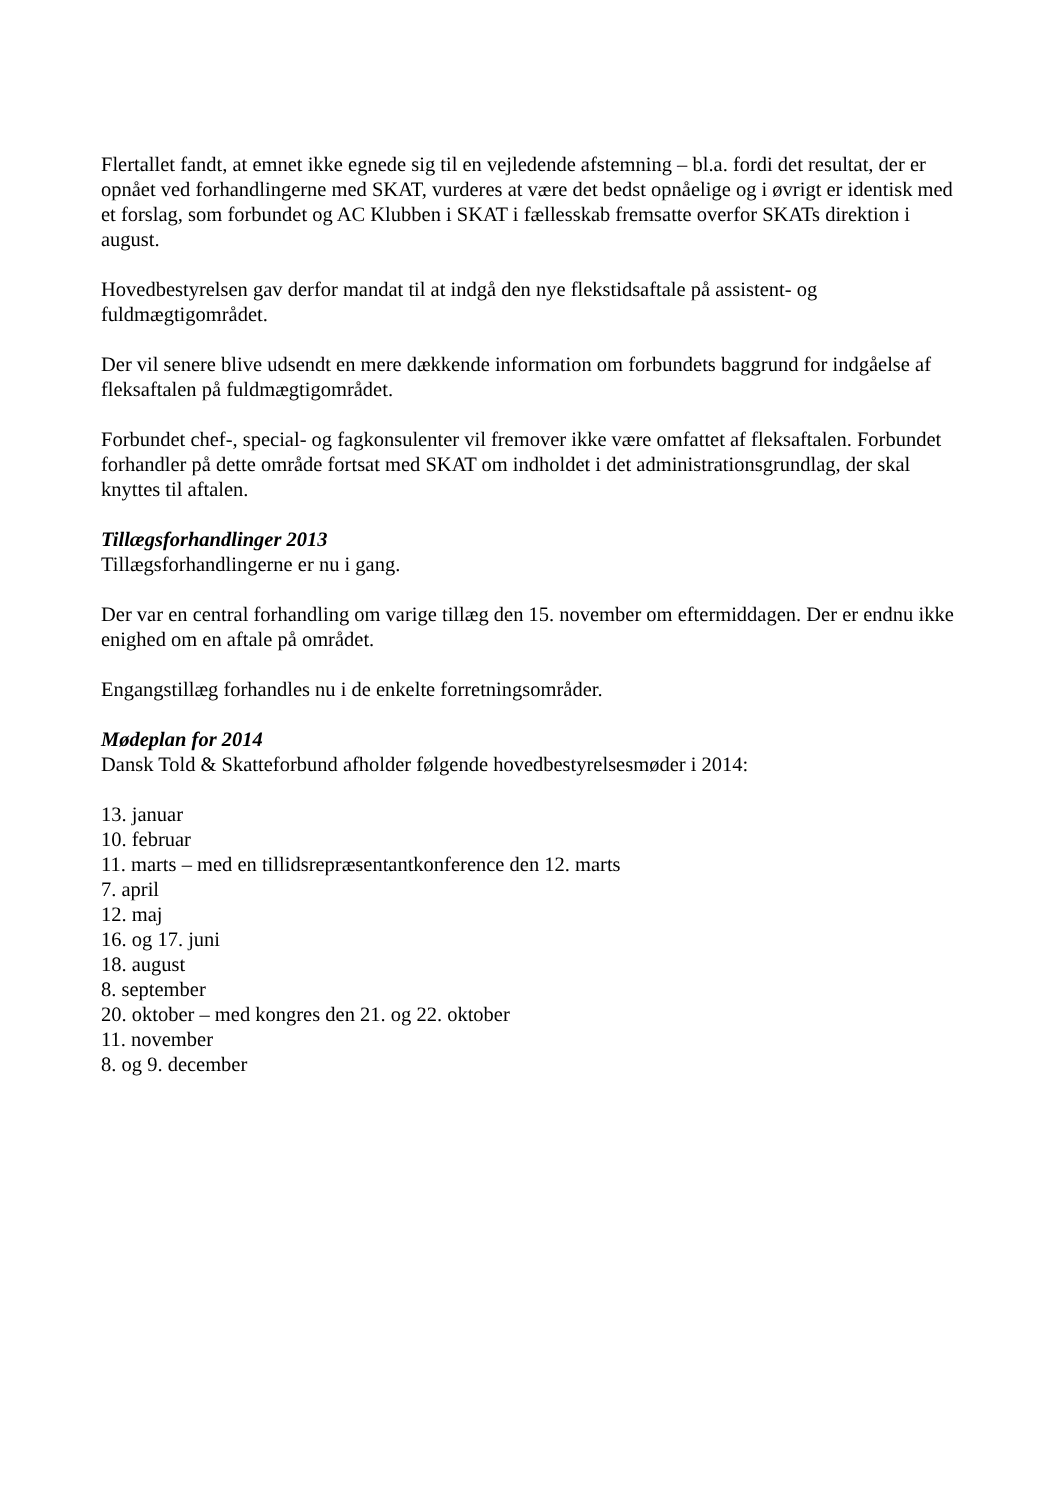Flertallet fandt, at emnet ikke egnede sig til en vejledende afstemning – bl.a. fordi det resultat, der er opnået ved forhandlingerne med SKAT, vurderes at være det bedst opnåelige og i øvrigt er identisk med et forslag, som forbundet og AC Klubben i SKAT i fællesskab fremsatte overfor SKATs direktion i august.
Hovedbestyrelsen gav derfor mandat til at indgå den nye flekstidsaftale på assistent- og fuldmægtigområdet.
Der vil senere blive udsendt en mere dækkende information om forbundets baggrund for indgåelse af fleksaftalen på fuldmægtigområdet.
Forbundet chef-, special- og fagkonsulenter vil fremover ikke være omfattet af fleksaftalen. Forbundet forhandler på dette område fortsat med SKAT om indholdet i det administrationsgrundlag, der skal knyttes til aftalen.
Tillægsforhandlinger 2013
Tillægsforhandlingerne er nu i gang.
Der var en central forhandling om varige tillæg den 15. november om eftermiddagen. Der er endnu ikke enighed om en aftale på området.
Engangstillæg forhandles nu i de enkelte forretningsområder.
Mødeplan for 2014
Dansk Told & Skatteforbund afholder følgende hovedbestyrelsesmøder i 2014:
13. januar
10. februar
11. marts – med en tillidsrepræsentantkonference den 12. marts
7. april
12. maj
16. og 17. juni
18. august
8. september
20. oktober – med kongres den 21. og 22. oktober
11. november
8. og 9. december